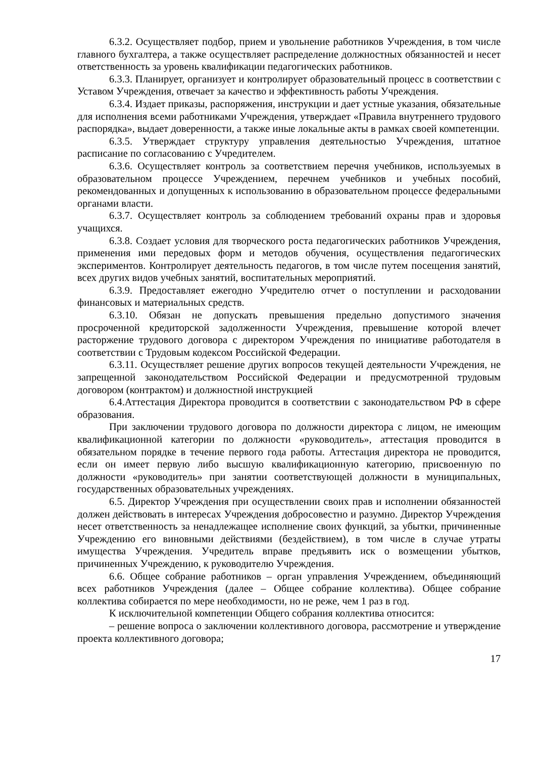6.3.2. Осуществляет подбор, прием и увольнение работников Учреждения, в том числе главного бухгалтера, а также осуществляет распределение должностных обязанностей и несет ответственность за уровень квалификации педагогических работников.
6.3.3. Планирует, организует и контролирует образовательный процесс в соответствии с Уставом Учреждения, отвечает за качество и эффективность работы Учреждения.
6.3.4. Издает приказы, распоряжения, инструкции и дает устные указания, обязательные для исполнения всеми работниками Учреждения, утверждает «Правила внутреннего трудового распорядка», выдает доверенности, а также иные локальные акты в рамках своей компетенции.
6.3.5. Утверждает структуру управления деятельностью Учреждения, штатное расписание по согласованию с Учредителем.
6.3.6. Осуществляет контроль за соответствием перечня учебников, используемых в образовательном процессе Учреждением, перечнем учебников и учебных пособий, рекомендованных и допущенных к использованию в образовательном процессе федеральными органами власти.
6.3.7. Осуществляет контроль за соблюдением требований охраны прав и здоровья учащихся.
6.3.8. Создает условия для творческого роста педагогических работников Учреждения, применения ими передовых форм и методов обучения, осуществления педагогических экспериментов. Контролирует деятельность педагогов, в том числе путем посещения занятий, всех других видов учебных занятий, воспитательных мероприятий.
6.3.9. Предоставляет ежегодно Учредителю отчет о поступлении и расходовании финансовых и материальных средств.
6.3.10. Обязан не допускать превышения предельно допустимого значения просроченной кредиторской задолженности Учреждения, превышение которой влечет расторжение трудового договора с директором Учреждения по инициативе работодателя в соответствии с Трудовым кодексом Российской Федерации.
6.3.11. Осуществляет решение других вопросов текущей деятельности Учреждения, не запрещенной законодательством Российской Федерации и предусмотренной трудовым договором (контрактом) и должностной инструкцией
6.4.Аттестация Директора проводится в соответствии с законодательством РФ в сфере образования.
При заключении трудового договора по должности директора с лицом, не имеющим квалификационной категории по должности «руководитель», аттестация проводится в обязательном порядке в течение первого года работы. Аттестация директора не проводится, если он имеет первую либо высшую квалификационную категорию, присвоенную по должности «руководитель» при занятии соответствующей должности в муниципальных, государственных образовательных учреждениях.
6.5. Директор Учреждения при осуществлении своих прав и исполнении обязанностей должен действовать в интересах Учреждения добросовестно и разумно. Директор Учреждения несет ответственность за ненадлежащее исполнение своих функций, за убытки, причиненные Учреждению его виновными действиями (бездействием), в том числе в случае утраты имущества Учреждения. Учредитель вправе предъявить иск о возмещении убытков, причиненных Учреждению, к руководителю Учреждения.
6.6. Общее собрание работников – орган управления Учреждением, объединяющий всех работников Учреждения (далее – Общее собрание коллектива). Общее собрание коллектива собирается по мере необходимости, но не реже, чем 1 раз в год.
К исключительной компетенции Общего собрания коллектива относится:
– решение вопроса о заключении коллективного договора, рассмотрение и утверждение проекта коллективного договора;
17